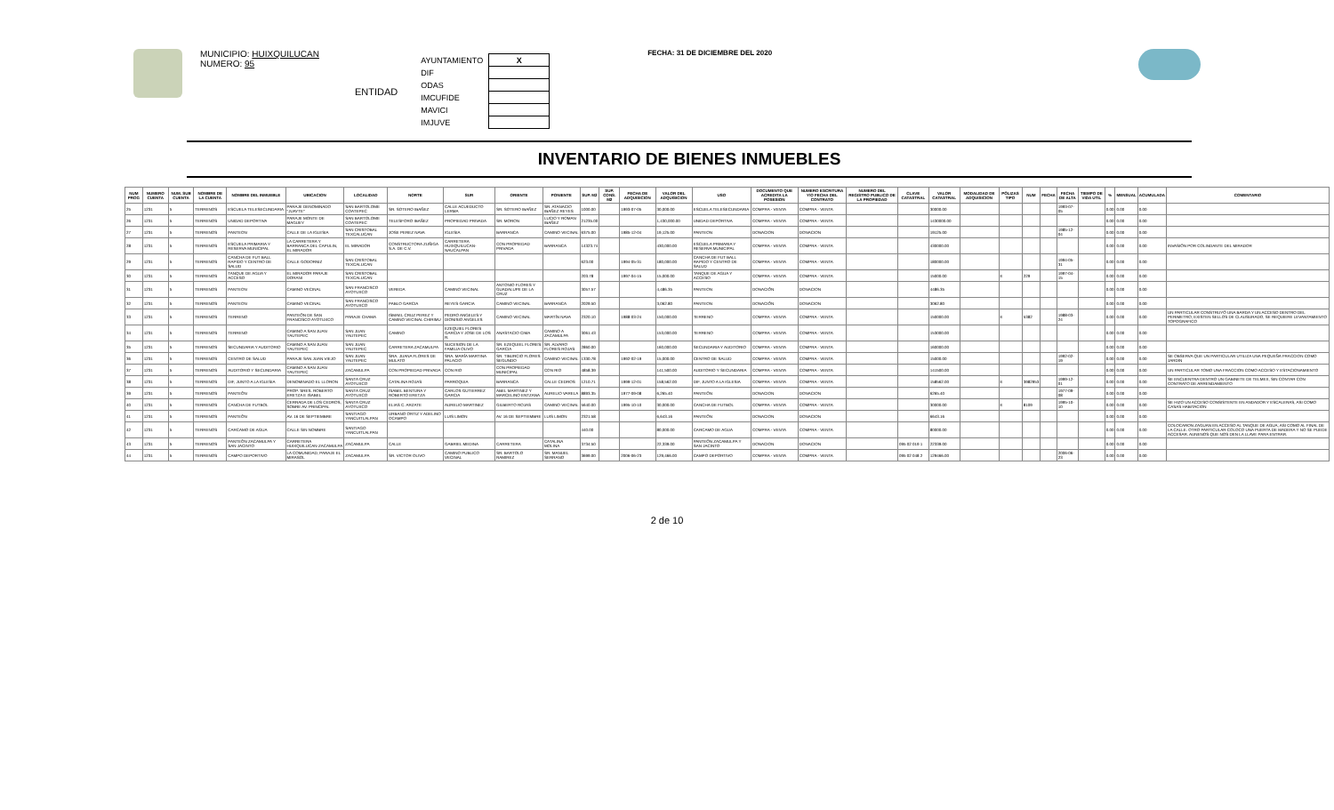MUNICIPIO: HUIXQUILUCAN
NUMERO: 95
ENTIDAD
| AYUNTAMIENTO | X |
| DIF | |
| ODAS | |
| IMCUFIDE | |
| MAVICI | |
| IMJUVE | |
FECHA: 31 DE DICIEMBRE DEL 2020
INVENTARIO DE BIENES INMUEBLES
| NUM PROG | NUMERO CUENTA | NUM. SUB CUENTA | NOMBRE DE LA CUENTA | NOMBRE DEL INMUEBLE | UBICACION | LOCALIDAD | NORTE | SUR | ORIENTE | PONIENTE | SUP. M2 | SUP. CONS. M2 | FECHA DE ADQUISICION | VALOR DEL ADQUISICION | USO | DOCUMENTO QUE ACREDITA LA POSESION | NUMERO ESCRITURA Y/O FECHA DEL CONTRATO | NUMERO DEL REGISTRO PUBLICO DE LA PROPIEDAD | CLAVE CATASTRAL | VALOR CATASTRAL | MODALIDAD DE ADQUISICION | PÓLIZAS TIPO | NUM | FECHA | FECHA DE ALTA | TIEMPO DE VIDA UTIL | % | MENSUAL | ACUMULADA | COMENTARIO |
| --- | --- | --- | --- | --- | --- | --- | --- | --- | --- | --- | --- | --- | --- | --- | --- | --- | --- | --- | --- | --- | --- | --- | --- | --- | --- | --- | --- | --- | --- | --- |
| 25 | 1231 | 5 | TERRENOS | ESCUELA TELESECUNDARIA | PARAJE DENOMINADO "JUAYTE" | SAN BARTOLOME COATEPEC | SR. SOTERO IBAÑEZ | CALLE ACUEDUCTO LERMA | SR. SOTERO IBAÑEZ | SR. ATANACIO IBAÑEZ REYES | 1000.00 | | 1993-07-05 | 30,000.00 | ESCUELA TELESECUNDARIA | COMPRA - VENTA | COMPRA - VENTA | | | 30000.00 | | | | | 1993-07-05 | | 0.00 | 0.00 | 0.00 | |
| 26 | 1231 | 5 | TERRENOS | UNIDAD DEPORTIVA | PARAJE MONTE DE MAGUEY | SAN BARTOLOME COATEPEC | TELESFORO IBAÑEZ | PROPIEDAD PRIVADA | SR. MORON | LUCIO Y ROMAN IBAÑEZ | 21235.00 | | | 1,430,000.00 | UNIDAD DEPORTIVA | COMPRA - VENTA | COMPRA - VENTA | | | 1430000.00 | | | | | | | 0.00 | 0.00 | 0.00 | |
| 27 | 1231 | 5 | TERRENOS | PANTEON | CALLE DE LA IGLESIA | SAN CRISTOBAL TEXCALUCAN | JOSE PEREZ NAVA | IGLESIA | BARRANCA | CAMINO VECINAL | 6375.00 | | 1985-12-04 | 19,125.00 | PANTEON | DONACION | DONACION | | | 19125.00 | | | | | 1985-12-04 | | 0.00 | 0.00 | 0.00 | |
| 28 | 1231 | 5 | TERRENOS | ESCUELA PRIMARIA Y RESERVA MUNICIPAL | LA CARRETERA Y BARRANCA DEL CAPULIN, EL MIRADOR | EL MIRADOR | CONSTRUCTORA ZUÑIGA S.A. DE C.V. | CARRETERA HUIXQUILUCAN-NAUCALPAN | CON PROPIEDAD PRIVADA | BARRANCA | 14323.74 | | | 430,000.00 | ESCUELA PRIMARIA Y RESERVA MUNICIPAL | COMPRA - VENTA | COMPRA - VENTA | | | 430000.00 | | | | | | | 0.00 | 0.00 | 0.00 | INVASIÓN POR COLINDANTE DEL MIRADOR |
| 29 | 1231 | 5 | TERRENOS | CANCHA DE FUT BALL RAPIDO Y CENTRO DE SALUD | CALLE GODORNIZ | SAN CRISTOBAL TEXCALUCAN | | | | | 623.00 | | 1994-05-31 | 180,000.00 | CANCHA DE FUT BALL RAPIDO Y CENTRO DE SALUD | COMPRA - VENTA | COMPRA - VENTA | | | 180000.00 | | | | | 1994-05-31 | | 0.00 | 0.00 | 0.00 | |
| 30 | 1231 | 5 | TERRENOS | TANQUE DE AGUA Y ACCESO | EL MIRADOR PARAJE DORANI | SAN CRISTOBAL TEXCALUCAN | | | | | 203.78 | | 1997-04-15 | 15,000.00 | TANQUE DE AGUA Y ACCESO | COMPRA - VENTA | COMPRA - VENTA | | | 15000.00 | | E | 229 | | 1997-04-15 | | 0.00 | 0.00 | 0.00 | |
| 31 | 1231 | 5 | TERRENOS | PANTEON | CAMINO VECINAL | SAN FRANCISCO AYOTUXCO | VEREDA | CAMINO VECINAL | ANTONIO FLORES Y GUADALUPE DE LA CRUZ | | 3057.57 | | | 4,486.35 | PANTEON | DONACIÓN | DONACION | | | 4486.35 | | | | | | | 0.00 | 0.00 | 0.00 | |
| 32 | 1231 | 5 | TERRENOS | PANTEON | CAMINO VECINAL | SAN FRANCISCO AYOTUXCO | PABLO GARCIA | REYES GARCIA | CAMINO VECINAL | BARRANCA | 2029.50 | | | 3,062.80 | PANTEON | DONACIÓN | DONACION | | | 3062.80 | | | | | | | 0.00 | 0.00 | 0.00 | |
| 33 | 1231 | 5 | TERRENOS | TERRENO | PANTEÓN DE SAN FRANCISCO AYOTUXCO | PARAJE CHAMA | ISMAEL CRUZ PEREZ Y CAMINO VECINAL CHIRIMU | PEDRO ANGELES Y DIONISIO ANGELES | CAMINO VECINAL | MARTÍN NAVA | 2320.10 | | 1988-03-24 | 150,000.00 | TERRENO | COMPRA - VENTA | COMPRA - VENTA | | | 150000.00 | | E | 5382 | | 1988-03-24 | | 0.00 | 0.00 | 0.00 | UN PARTICULAR CONSTRUYÓ UNA BARDA Y UN ACCESO DENTRO DEL PERIMETRO, EXISTEN SELLOS DE CLAUSURADO, SE REQUIERE LEVANTAMIENTO TOPOGRAFICO |
| 34 | 1231 | 5 | TERRENOS | TERRENO | CAMINO A SAN JUAN YAUTEPEC | SAN JUAN YAUTEPEC | CAMINO | EZEQUIEL FLORES GARCIA Y JOSE DE LOS R. | ANASTACIO CIMA | CAMINO A ZACAMULPA | 3061.43 | | | 153,000.00 | TERRENO | COMPRA - VENTA | COMPRA - VENTA | | | 153000.00 | | | | | | | 0.00 | 0.00 | 0.00 | |
| 35 | 1231 | 5 | TERRENOS | SECUNDARIA Y AUDITORIO | CAMINO A SAN JUAN YAUTEPEC | SAN JUAN YAUTEPEC | CARRETERA ZACAMULPA | SUCESION DE LA FAMILIA OLIVO | SR. EZEQUIEL FLORES GARCIA | SR. ALVARO FLORES ROJAS | 2860.00 | | | 160,000.00 | SECUNDARIA Y AUDITORIO | COMPRA - VENTA | COMPRA - VENTA | | | 160000.00 | | | | | | | 0.00 | 0.00 | 0.00 | |
| 36 | 1231 | 5 | TERRENOS | CENTRO DE SALUD | PARAJE SAN JUAN VIEJO | SAN JUAN YAUTEPEC | SRA. JUANA FLORES DE MULATO | SRA. MARÍA MARTINA PALACIO | SR. TIBURCIO FLORES SEGUNDO | CAMINO VECINAL | 1330.78 | | 1992-02-19 | 15,000.00 | CENTRO DE SALUD | COMPRA - VENTA | COMPRA - VENTA | | | 15000.00 | | | | | 1992-02-19 | | 0.00 | 0.00 | 0.00 | SE OBSERVA QUE UN PARTICULAR UTILIZA UNA PEQUEÑA FRACCION COMO JARDIN |
| 37 | 1231 | 5 | TERRENOS | AUDITORIO Y SECUNDARIA | CAMINO A SAN JUAN YAUTEPEC | ZACAMULPA | CON PROPIEDAD PRIVADA | CON RIO | CON PROPIEDAD MUNICIPAL | CON RIO | 4858.39 | | | 141,500.00 | AUDITORIO Y SECUNDARIA | COMPRA - VENTA | COMPRA - VENTA | | | 141500.00 | | | | | | | 0.00 | 0.00 | 0.00 | UN PARTICULAR TOMO UNA FRACCION COMO ACCESO Y ESTACIONAMIENTO |
| 38 | 1231 | 5 | TERRENOS | DIF, JUNTO A LA IGLESIA | DENOMINADO EL LLORON | SANTA CRUZ AYOTUXCO | CATALINA ROJAS | PARROQUIA | BARRANCA | CALLE CEDROS | 1210.71 | | 1999-12-01 | 158,562.00 | DIF, JUNTO A LA IGLESIA | COMPRA - VENTA | COMPRA - VENTA | | | 158562.00 | | E | 3982953 | | 1999-12-01 | | 0.00 | 0.00 | 0.00 | SE ENCUENTRA DENTRO UN GABINETE DE TELMEX, SIN CONTAR CON CONTRATO DE ARRENDAMIENTO |
| 39 | 1231 | 5 | TERRENOS | PANTEÓN | PROP. SRES. ROBERTO ERETZA E ISABEL | SANTA CRUZ AYOTUXCO | ISABEL BENTURA Y ROBERTO ERETZA | CARLOS GUTIERREZ GARCIA | ABEL MARTINEZ Y MARCELINO ENTZANA | AURELIO VARELA | 8893.35 | | 1977-09-08 | 6,265.40 | PANTEÓN | DONACION | DONACION | | | 6265.40 | | | | | 1977-09-08 | | 0.00 | 0.00 | 0.00 | |
| 40 | 1231 | 5 | TERRENOS | CANCHA DE FUTBOL | CERRADA DE LOS CEDROS, SOBRE AV. PRINCIPAL | SANTA CRUZ AYOTUXCO | ELIAS C. ARZATE | AURELIO MARTINEZ | GILBERTO ROJAS | CAMINO VECINAL | 5640.00 | | 1995-10-10 | 30,000.00 | CANCHA DE FUTBOL | COMPRA - VENTA | COMPRA - VENTA | | | 30000.00 | | E | 8109 | | 1995-10-10 | | 0.00 | 0.00 | 0.00 | SE HIZO UN ACCESO CONSISTENTE EN ANDADOR Y ESCALERAS, ASI COMO CASAS HABITACION |
| 41 | 1231 | 5 | TERRENOS | PANTEÓN | AV. 16 DE SEPTIEMBRE | SANTIAGO YANCUITLALPAN | URBANO ORTIZ Y ADELINO OCAMPO | LUIS LIMON | AV. 16 DE SEPTIEMBRE | LUIS LIMON | 2321.58 | | | 6,643.16 | PANTEÓN | DONACION | DONACION | | | 6643.16 | | | | | | | 0.00 | 0.00 | 0.00 | |
| 42 | 1231 | 5 | TERRENOS | CARCAMO DE AGUA | CALLE SIN NOMBRE | SANTIAGO YANCUITLALPAN | | | | | 440.00 | | | 80,000.00 | CARCAMO DE AGUA | COMPRA - VENTA | COMPRA - VENTA | | | 80000.00 | | | | | | | 0.00 | 0.00 | 0.00 | COLOCARON ZAGUAN EN ACCESO AL TANQUE DE AGUA; ASI COMO AL FINAL DE LA CALLE. OTRO PARTICULAR COLOCO UNA PUERTA DE MADERA Y NO SE PUEDE ACCESAR, AUNENOS QUE NOS DEN LA LLAVE PARA ENTRAR. |
| 43 | 1231 | 5 | TERRENOS | PANTEÓN ZACAMULPA Y SAN JACINTO | CARRETERA HUIXQUILUCAN-ZACAMULPA | ZACAMULPA | CALLE | GABRIEL MEDINA | CARRETERA | CATALINA MOLINA | 3734.50 | | | 22,339.00 | PANTEÓN ZACAMULPA Y SAN JACINTO | DONACION | DONACION | | 095 02 019 1 | 22339.00 | | | | | | | 0.00 | 0.00 | 0.00 | |
| 44 | 1231 | 5 | TERRENOS | CAMPO DEPORTIVO | LA COMUNIDAD, PARAJE EL MIRASOL | ZACAMULPA | SR. VICTOR OLIVO | CAMINO PUBLICO VECINAL | SR. BARTOLO RAMIREZ | SR. MANUEL SERRANO | 3699.00 | | 2006-06-23 | 129,466.00 | CAMPO DEPORTIVO | COMPRA - VENTA | COMPRA - VENTA | | 095 02 048 2 | 129466.00 | | | | | 2006-06-23 | | 0.00 | 0.00 | 0.00 | |
2 de 10